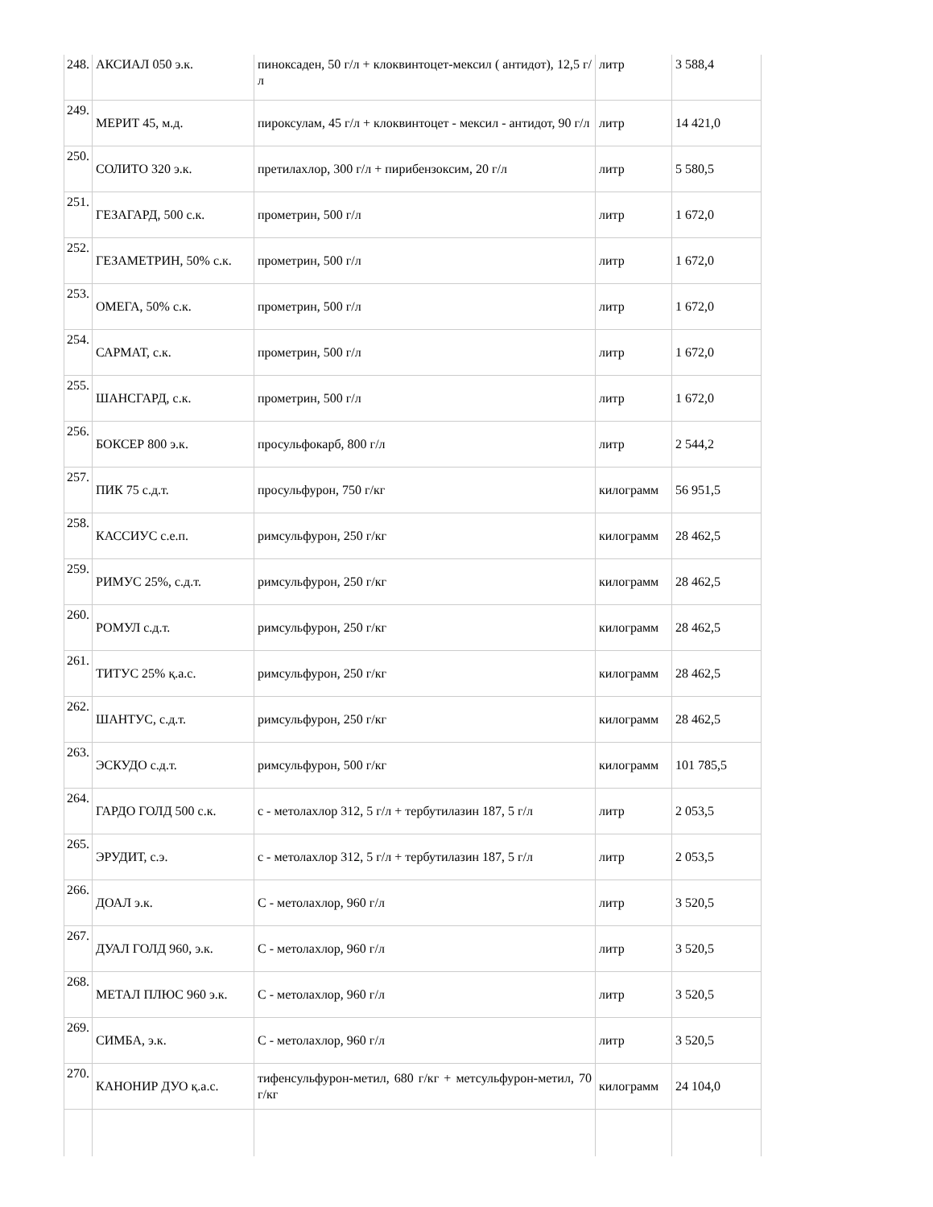| 248. | АКСИАЛ 050 э.к. | пиноксаден, 50 г/л + клоквинтоцет-мексил ( антидот), 12,5 г/л | литр | 3 588,4 |
| 249. | МЕРИТ 45, м.д. | пироксулам, 45 г/л + клоквинтоцет - мексил - антидот, 90 г/л | литр | 14 421,0 |
| 250. | СОЛИТО 320 э.к. | претилахлор, 300 г/л + пирибензоксим, 20 г/л | литр | 5 580,5 |
| 251. | ГЕЗАГАРД, 500 с.к. | прометрин, 500 г/л | литр | 1 672,0 |
| 252. | ГЕЗАМЕТРИН, 50% с.к. | прометрин, 500 г/л | литр | 1 672,0 |
| 253. | ОМЕГА, 50% с.к. | прометрин, 500 г/л | литр | 1 672,0 |
| 254. | САРМАТ, с.к. | прометрин, 500 г/л | литр | 1 672,0 |
| 255. | ШАНСГАРД, с.к. | прометрин, 500 г/л | литр | 1 672,0 |
| 256. | БОКСЕР 800 э.к. | просульфокарб, 800 г/л | литр | 2 544,2 |
| 257. | ПИК 75 с.д.т. | просульфурон, 750 г/кг | килограмм | 56 951,5 |
| 258. | КАССИУС с.е.п. | римсульфурон, 250 г/кг | килограмм | 28 462,5 |
| 259. | РИМУС 25%, с.д.т. | римсульфурон, 250 г/кг | килограмм | 28 462,5 |
| 260. | РОМУЛ с.д.т. | римсульфурон, 250 г/кг | килограмм | 28 462,5 |
| 261. | ТИТУС 25% қ.а.с. | римсульфурон, 250 г/кг | килограмм | 28 462,5 |
| 262. | ШАНТУС, с.д.т. | римсульфурон, 250 г/кг | килограмм | 28 462,5 |
| 263. | ЭСКУДО с.д.т. | римсульфурон, 500 г/кг | килограмм | 101 785,5 |
| 264. | ГАРДО ГОЛД 500 с.к. | с - метолахлор 312, 5 г/л + тербутилазин 187, 5 г/л | литр | 2 053,5 |
| 265. | ЭРУДИТ, с.э. | с - метолахлор 312, 5 г/л + тербутилазин 187, 5 г/л | литр | 2 053,5 |
| 266. | ДОАЛ э.к. | С - метолахлор, 960 г/л | литр | 3 520,5 |
| 267. | ДУАЛ ГОЛД 960, э.к. | С - метолахлор, 960 г/л | литр | 3 520,5 |
| 268. | МЕТАЛ ПЛЮС 960 э.к. | С - метолахлор, 960 г/л | литр | 3 520,5 |
| 269. | СИМБА, э.к. | С - метолахлор, 960 г/л | литр | 3 520,5 |
| 270. | КАНОНИР ДУО қ.а.с. | тифенсульфурон-метил, 680 г/кг + метсульфурон-метил, 70 г/кг | килограмм | 24 104,0 |